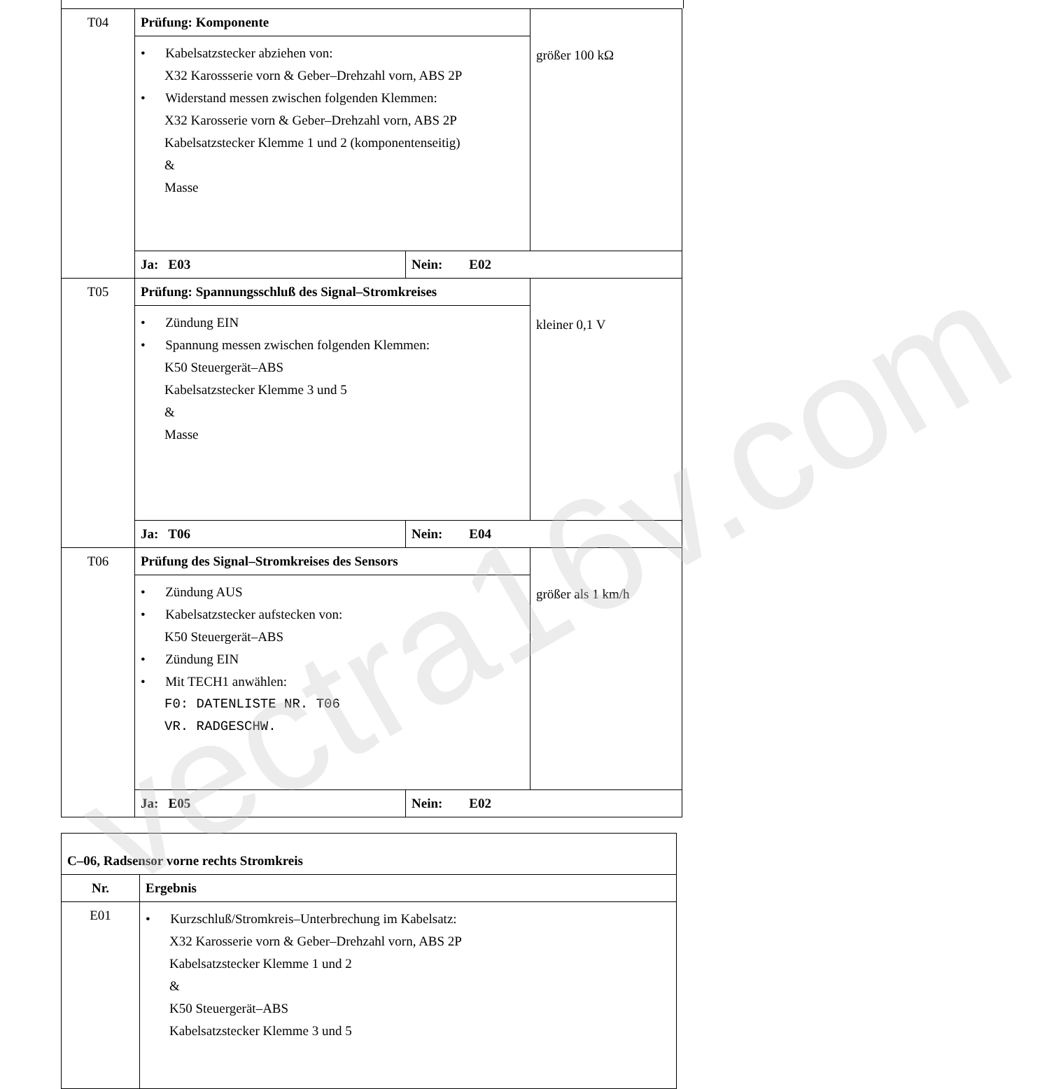| T04 | Prüfung: Komponente | | größer 100 kΩ |
| | • Kabelsatzstecker abziehen von: X32 Karossserie vorn & Geber–Drehzahl vorn, ABS 2P • Widerstand messen zwischen folgenden Klemmen: X32 Karosserie vorn & Geber–Drehzahl vorn, ABS 2P Kabelsatzstecker Klemme 1 und 2 (komponentenseitig) & Masse | | |
| | Ja: E03 | Nein: E02 | |
| T05 | Prüfung: Spannungsschluß des Signal–Stromkreises | | kleiner 0,1 V |
| | • Zündung EIN • Spannung messen zwischen folgenden Klemmen: K50 Steuergerät–ABS Kabelsatzstecker Klemme 3 und 5 & Masse | | |
| | Ja: T06 | Nein: E04 | |
| T06 | Prüfung des Signal–Stromkreises des Sensors | | größer als 1 km/h |
| | • Zündung AUS • Kabelsatzstecker aufstecken von: K50 Steuergerät–ABS • Zündung EIN • Mit TECH1 anwählen: F0: DATENLISTE NR. T06 VR. RADGESCHW. | | |
| | Ja: E05 | Nein: E02 | |
| C–06, Radsensor vorne rechts Stromkreis | |
| Nr. | Ergebnis |
| E01 | • Kurzschluß/Stromkreis–Unterbrechung im Kabelsatz: X32 Karosserie vorn & Geber–Drehzahl vorn, ABS 2P Kabelsatzstecker Klemme 1 und 2 & K50 Steuergerät–ABS Kabelsatzstecker Klemme 3 und 5 |
vectra16v.com